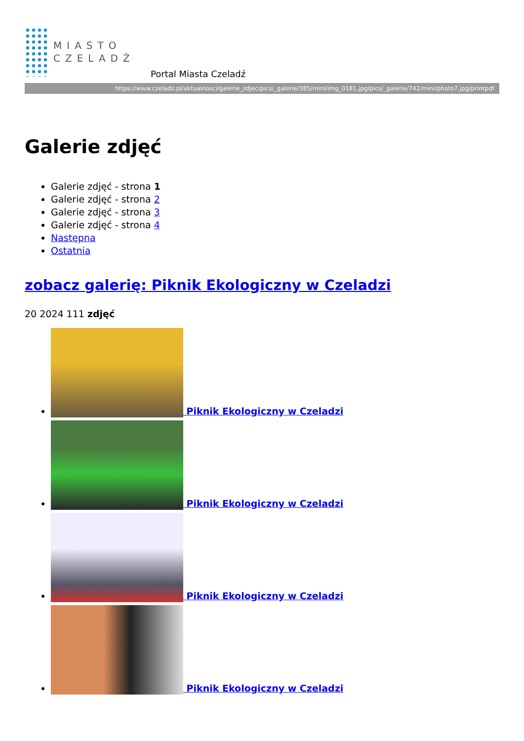MIASTO
CZELADŹ
Portal Miasta Czeladź
https://www.czeladz.pl/aktualnosci/galerie_zdjec/pics/_galerie/385/mini/img_0181.jpg/pics/_galerie/742/mini/photo7.jpg/printpdf
Galerie zdjęć
Galerie zdjęć - strona 1
Galerie zdjęć - strona 2
Galerie zdjęć - strona 3
Galerie zdjęć - strona 4
Następna
Ostatnia
zobacz galerię: Piknik Ekologiczny w Czeladzi
20 2024 111 zdjęć
Piknik Ekologiczny w Czeladzi
Piknik Ekologiczny w Czeladzi
Piknik Ekologiczny w Czeladzi
Piknik Ekologiczny w Czeladzi